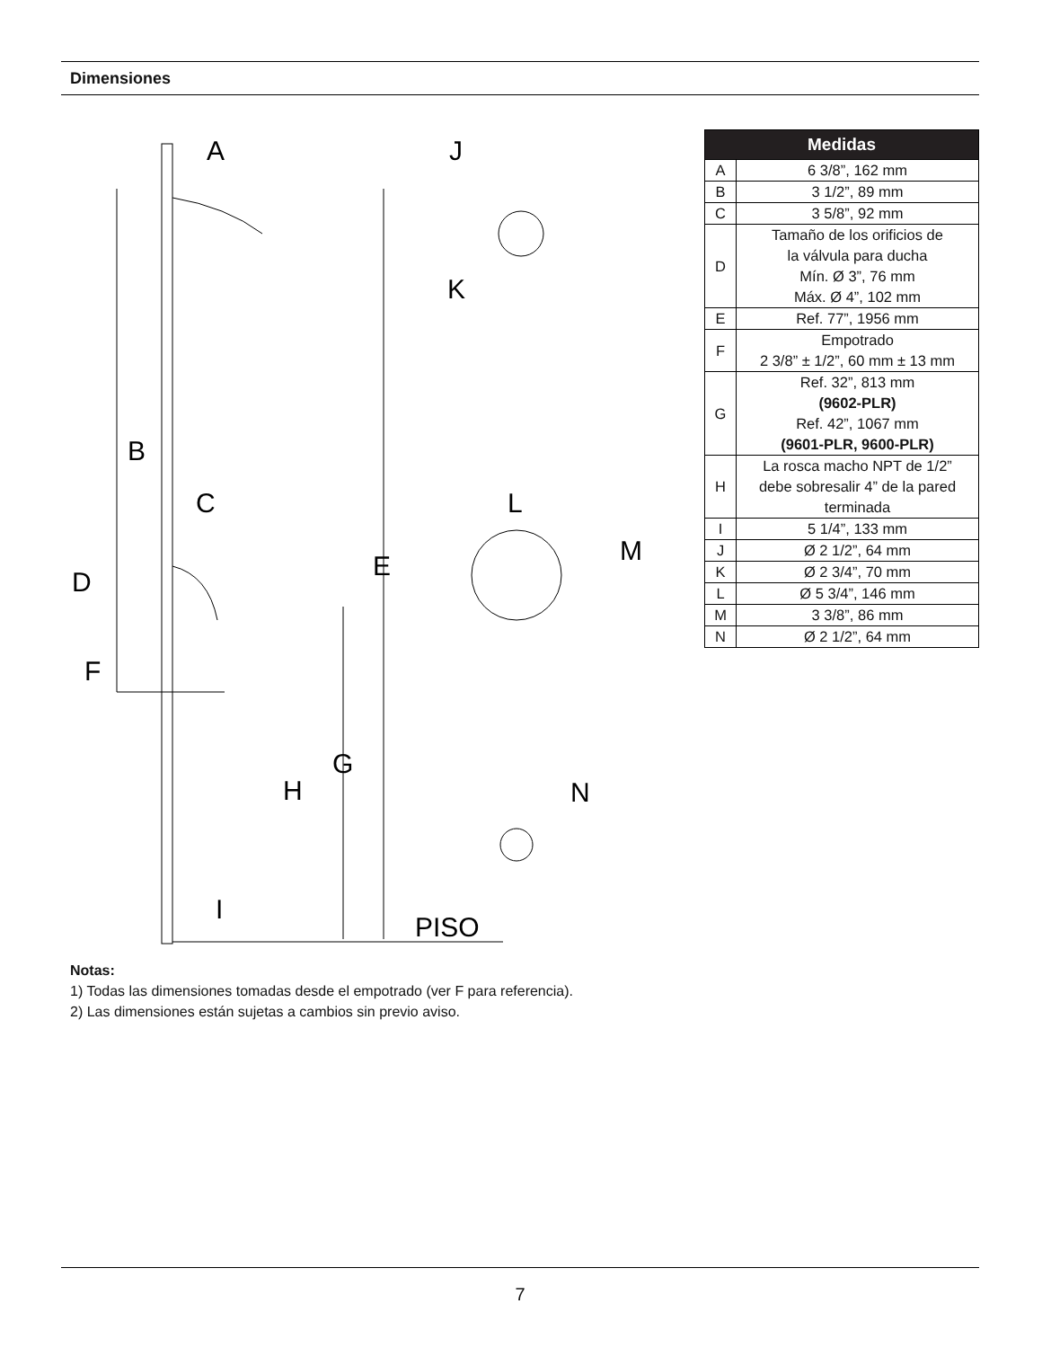Dimensiones
A
J
K
B
C
L
M
D
E
F
G
H
N
I
PISO
| Medidas | |
| --- | --- |
| A | 6 3/8”, 162 mm |
| B | 3 1/2”, 89 mm |
| C | 3 5/8”, 92 mm |
| D | Tamaño de los orificios de la válvula para ducha Mín. Ø 3”, 76 mm Máx. Ø 4”, 102 mm |
| E | Ref. 77”, 1956 mm |
| F | Empotrado 2 3/8” ± 1/2”, 60 mm ± 13 mm |
| G | Ref. 32”, 813 mm (9602-PLR) Ref. 42”, 1067 mm (9601-PLR, 9600-PLR) |
| H | La rosca macho NPT de 1/2” debe sobresalir 4” de la pared terminada |
| I | 5 1/4”, 133 mm |
| J | Ø 2 1/2”, 64 mm |
| K | Ø 2 3/4”, 70 mm |
| L | Ø 5 3/4”, 146 mm |
| M | 3 3/8”, 86 mm |
| N | Ø 2 1/2”, 64 mm |
Notas:
1) Todas las dimensiones tomadas desde el empotrado (ver F para referencia).
2) Las dimensiones están sujetas a cambios sin previo aviso.
7